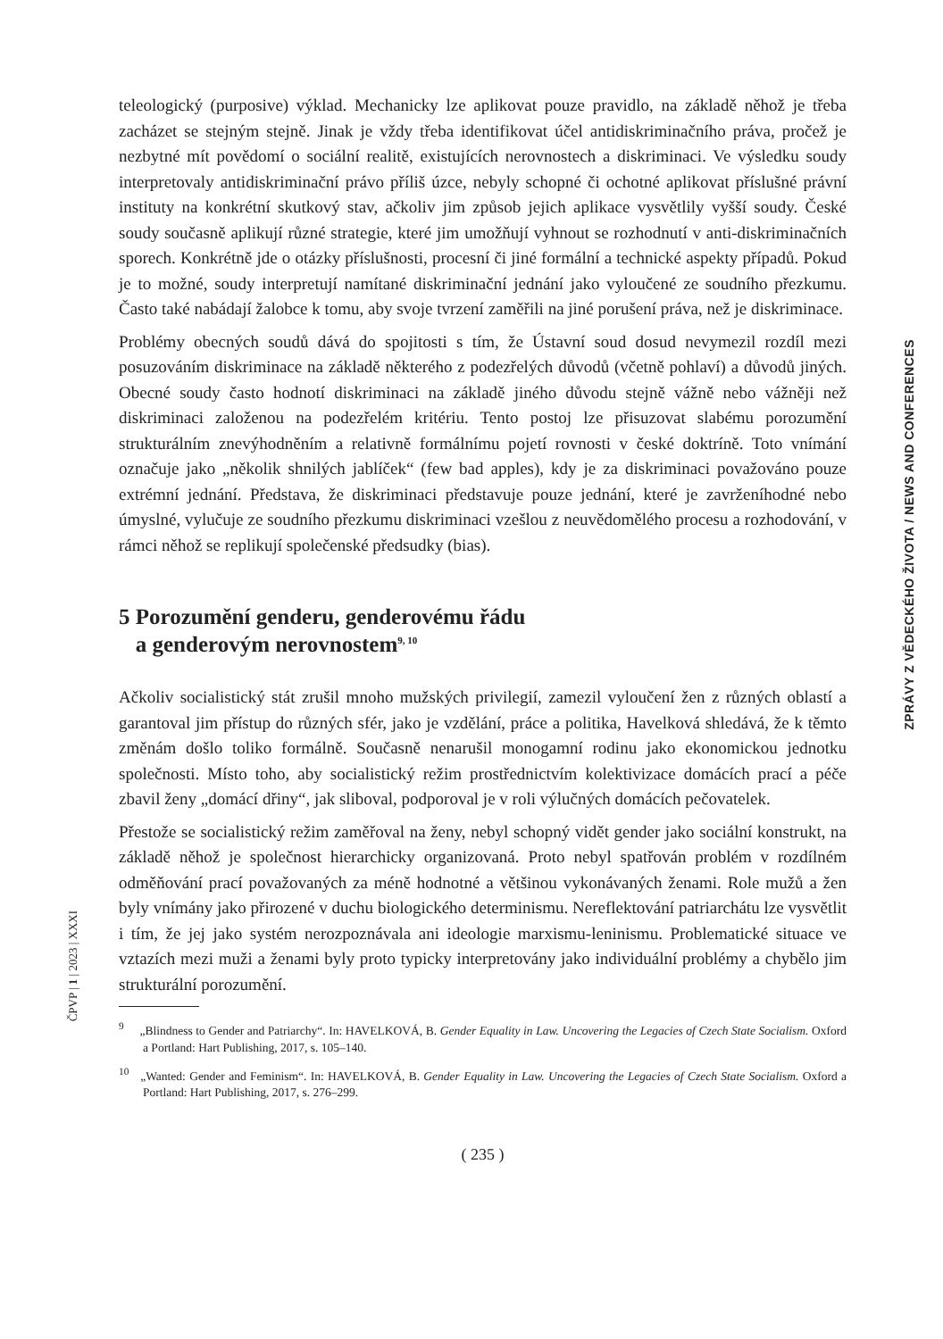teleologický (purposive) výklad. Mechanicky lze aplikovat pouze pravidlo, na základě něhož je třeba zacházet se stejným stejně. Jinak je vždy třeba identifikovat účel antidiskriminačního práva, pročež je nezbytné mít povědomí o sociální realitě, existujících nerovnostech a diskriminaci. Ve výsledku soudy interpretovaly antidiskriminační právo příliš úzce, nebyly schopné či ochotné aplikovat příslušné právní instituty na konkrétní skutkový stav, ačkoliv jim způsob jejich aplikace vysvětlily vyšší soudy. České soudy současně aplikují různé strategie, které jim umožňují vyhnout se rozhodnutí v anti-diskriminačních sporech. Konkrétně jde o otázky příslušnosti, procesní či jiné formální a technické aspekty případů. Pokud je to možné, soudy interpretují namítané diskriminační jednání jako vyloučené ze soudního přezkumu. Často také nabádají žalobce k tomu, aby svoje tvrzení zaměřili na jiné porušení práva, než je diskriminace.
Problémy obecných soudů dává do spojitosti s tím, že Ústavní soud dosud nevymezil rozdíl mezi posuzováním diskriminace na základě některého z podezřelých důvodů (včetně pohlaví) a důvodů jiných. Obecné soudy často hodnotí diskriminaci na základě jiného důvodu stejně vážně nebo vážněji než diskriminaci založenou na podezřelém kritériu. Tento postoj lze přisuzovat slabému porozumění strukturálním znevýhodněním a relativně formálnímu pojetí rovnosti v české doktríně. Toto vnímání označuje jako „několik shnilých jablíček“ (few bad apples), kdy je za diskriminaci považováno pouze extrémní jednání. Představa, že diskriminaci představuje pouze jednání, které je zavrženíhodné nebo úmyslné, vylučuje ze soudního přezkumu diskriminaci vzešlou z neuvědomělého procesu a rozhodování, v rámci něhož se replikují společenské předsudky (bias).
5 Porozumění genderu, genderovému řádu
a genderovým nerovnostem<sup>9, 10</sup>
Ačkoliv socialistický stát zrušil mnoho mužských privilegií, zamezil vyloučení žen z různých oblastí a garantoval jim přístup do různých sfér, jako je vzdělání, práce a politika, Havelková shledává, že k těmto změnám došlo toliko formálně. Současně nenarušil monogamní rodinu jako ekonomickou jednotku společnosti. Místo toho, aby socialistický režim prostřednictvím kolektivizace domácích prací a péče zbavil ženy „domácí dřiny“, jak sliboval, podporoval je v roli výlučných domácích pečovatelek.
Přestože se socialistický režim zaměřoval na ženy, nebyl schopný vidět gender jako sociální konstrukt, na základě něhož je společnost hierarchicky organizovaná. Proto nebyl spatřován problém v rozdílném odměňování prací považovaných za méně hodnotné a většinou vykonávaných ženami. Role mužů a žen byly vnímány jako přirozené v duchu biologického determinismu. Nereflektování patriarchátu lze vysvětlit i tím, že jej jako systém nerozpoznávala ani ideologie marxismu-leninismu. Problematické situace ve vztazích mezi muži a ženami byly proto typicky interpretovány jako individuální problémy a chybělo jim strukturální porozumění.
<sup>9</sup> „Blindness to Gender and Patriarchy“. In: HAVELKOVÁ, B. Gender Equality in Law. Uncovering the Legacies of Czech State Socialism. Oxford a Portland: Hart Publishing, 2017, s. 105–140.
<sup>10</sup> „Wanted: Gender and Feminism“. In: HAVELKOVÁ, B. Gender Equality in Law. Uncovering the Legacies of Czech State Socialism. Oxford a Portland: Hart Publishing, 2017, s. 276–299.
( 235 )
ZPRÁVY Z VĚDECKÉHO ŽIVOTA / NEWS AND CONFERENCES
ČPVP | 1 | 2023 | XXXI